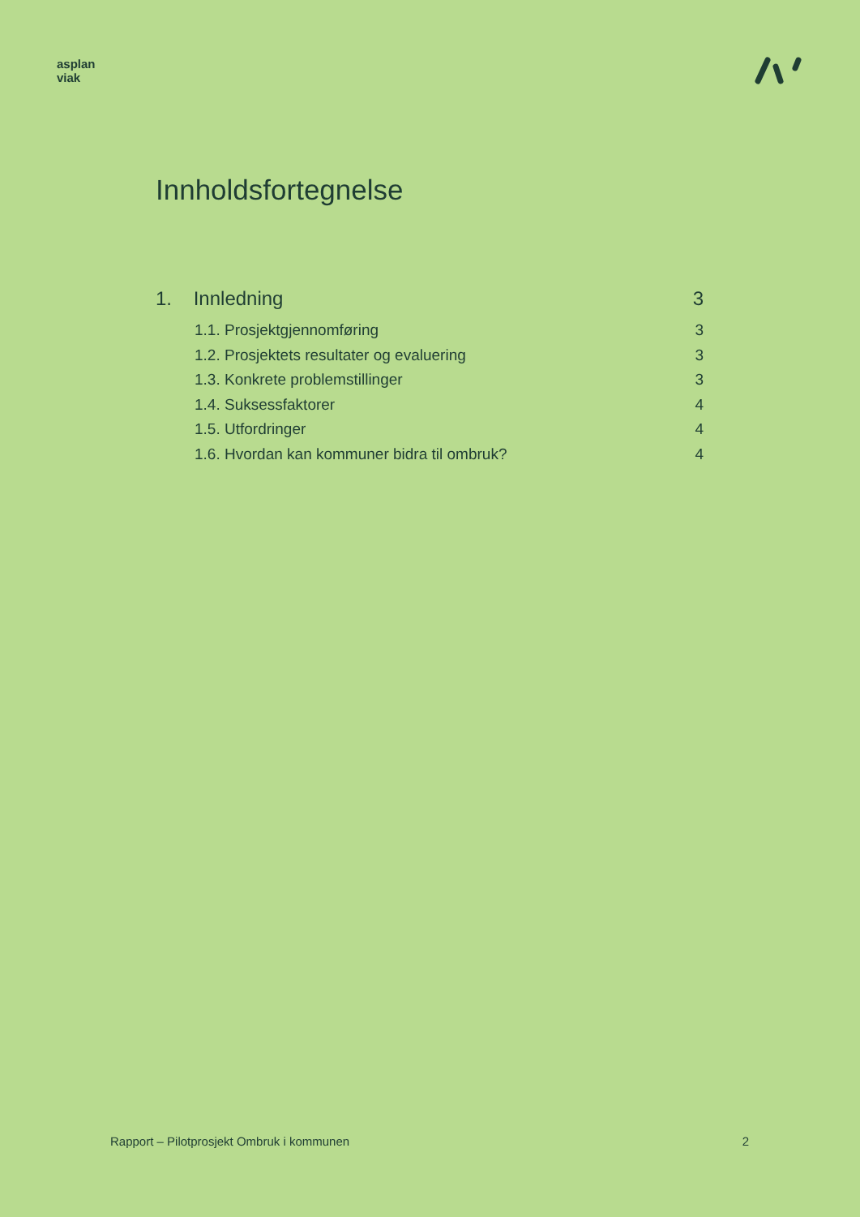asplan
viak
Innholdsfortegnelse
1. Innledning 3
1.1. Prosjektgjennomføring 3
1.2. Prosjektets resultater og evaluering 3
1.3. Konkrete problemstillinger 3
1.4. Suksessfaktorer 4
1.5. Utfordringer 4
1.6. Hvordan kan kommuner bidra til ombruk? 4
Rapport – Pilotprosjekt Ombruk i kommunen 2